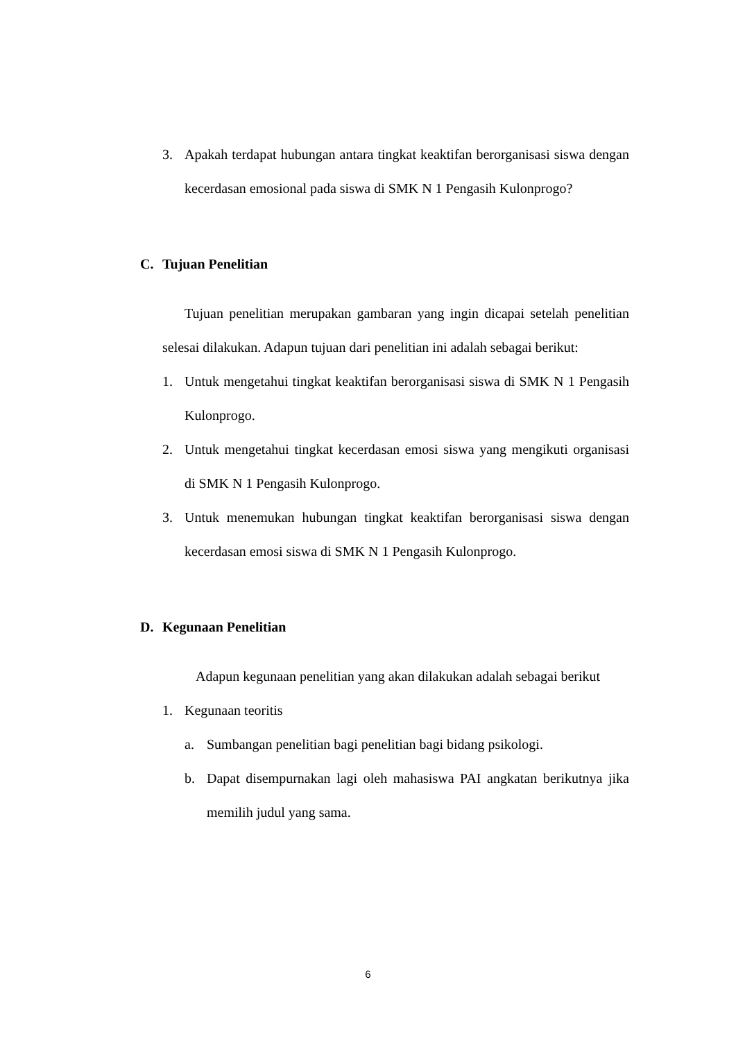3. Apakah terdapat hubungan antara tingkat keaktifan berorganisasi siswa dengan kecerdasan emosional pada siswa di SMK N 1 Pengasih Kulonprogo?
C. Tujuan Penelitian
Tujuan penelitian merupakan gambaran yang ingin dicapai setelah penelitian selesai dilakukan. Adapun tujuan dari penelitian ini adalah sebagai berikut:
1. Untuk mengetahui tingkat keaktifan berorganisasi siswa di SMK N 1 Pengasih Kulonprogo.
2. Untuk mengetahui tingkat kecerdasan emosi siswa yang mengikuti organisasi di SMK N 1 Pengasih Kulonprogo.
3. Untuk menemukan hubungan tingkat keaktifan berorganisasi siswa dengan kecerdasan emosi siswa di SMK N 1 Pengasih Kulonprogo.
D. Kegunaan Penelitian
Adapun kegunaan penelitian yang akan dilakukan adalah sebagai berikut
1. Kegunaan teoritis
a. Sumbangan penelitian bagi penelitian bagi bidang psikologi.
b. Dapat disempurnakan lagi oleh mahasiswa PAI angkatan berikutnya jika memilih judul yang sama.
6